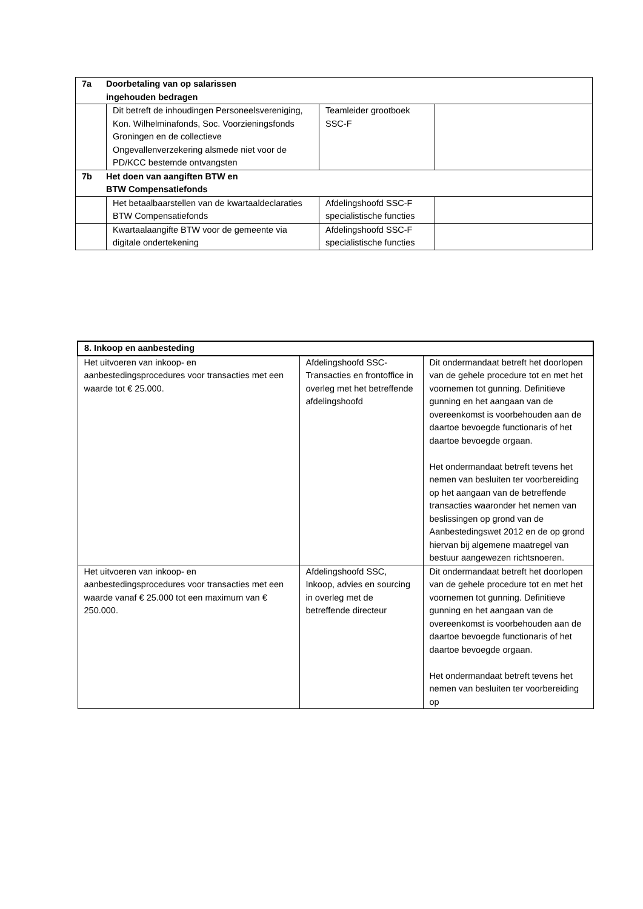| 7a Doorbetaling van op salarissen ingehouden bedragen | | | |
| --- | --- | --- | --- |
| | Dit betreft de inhoudingen Personeelsvereniging, Kon. Wilhelminafonds, Soc. Voorzieningsfonds Groningen en de collectieve Ongevallenverzekering alsmede niet voor de PD/KCC bestemde ontvangsten | Teamleider grootboek SSC-F | |
| 7b Het doen van aangiften BTW en BTW Compensatiefonds | | | |
| | Het betaalbaarstellen van de kwartaaldeclaraties BTW Compensatiefonds | Afdelingshoofd SSC-F specialistische functies | |
| | Kwartaalaangifte BTW voor de gemeente via digitale ondertekening | Afdelingshoofd SSC-F specialistische functies | |
| 8. Inkoop en aanbesteding | | |
| --- | --- | --- |
| Het uitvoeren van inkoop- en aanbestedingsprocedures voor transacties met een waarde tot € 25.000. | Afdelingshoofd SSC-Transacties en frontoffice in overleg met het betreffende afdelingshoofd | Dit ondermandaat betreft het doorlopen van de gehele procedure tot en met het voornemen tot gunning. Definitieve gunning en het aangaan van de overeenkomst is voorbehouden aan de daartoe bevoegde functionaris of het daartoe bevoegde orgaan. Het ondermandaat betreft tevens het nemen van besluiten ter voorbereiding op het aangaan van de betreffende transacties waaronder het nemen van beslissingen op grond van de Aanbestedingswet 2012 en de op grond hiervan bij algemene maatregel van bestuur aangewezen richtsnoeren. |
| Het uitvoeren van inkoop- en aanbestedingsprocedures voor transacties met een waarde vanaf € 25.000 tot een maximum van € 250.000. | Afdelingshoofd SSC, Inkoop, advies en sourcing in overleg met de betreffende directeur | Dit ondermandaat betreft het doorlopen van de gehele procedure tot en met het voornemen tot gunning. Definitieve gunning en het aangaan van de overeenkomst is voorbehouden aan de daartoe bevoegde functionaris of het daartoe bevoegde orgaan. Het ondermandaat betreft tevens het nemen van besluiten ter voorbereiding op |